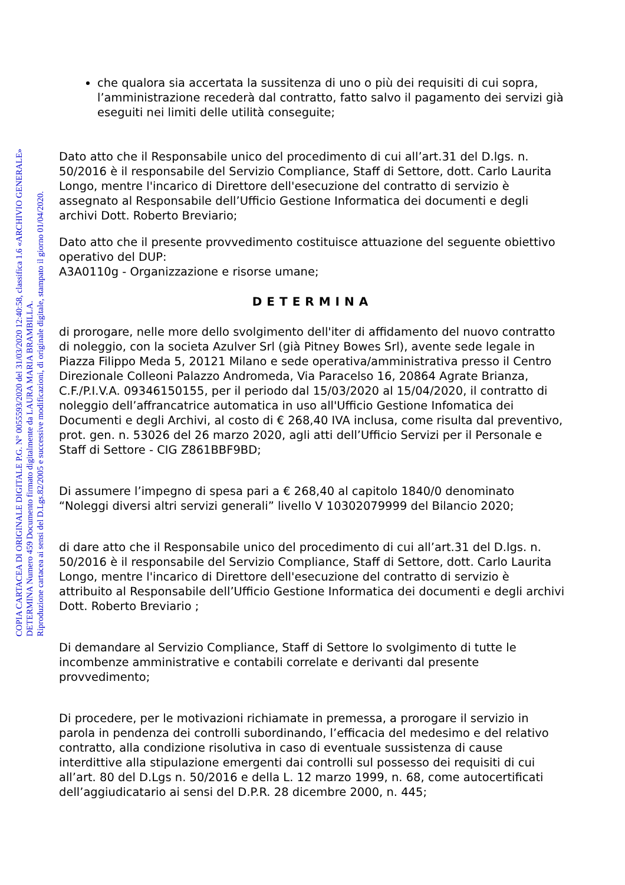COPIA CARTACEA DI ORIGINALE DIGITALE P.G. N° 0055593/2020 del 31/03/2020 12:40:58, classifica 1.6 «ARCHIVIO GENERALE»
DETERMINA Numero 459 Documento firmato digitalmente da LAURA MARIA BRAMBILLA.
Riproduzione cartacea ai sensi del D.Lgs.82/2005 e successive modificazioni, di originale digitale, stampato il giorno 01/04/2020.
che qualora sia accertata la sussitenza di uno o più dei requisiti di cui sopra, l’amministrazione recederà dal contratto, fatto salvo il pagamento dei servizi già eseguiti nei limiti delle utilità conseguite;
Dato atto che il Responsabile unico del procedimento di cui all’art.31 del D.lgs. n. 50/2016 è il responsabile del Servizio Compliance, Staff di Settore, dott. Carlo Laurita Longo, mentre l'incarico di Direttore dell'esecuzione del contratto di servizio è assegnato al Responsabile dell’Ufficio Gestione Informatica dei documenti e degli archivi Dott. Roberto Breviario;
Dato atto che il presente provvedimento costituisce attuazione del seguente obiettivo operativo del DUP:
A3A0110g - Organizzazione e risorse umane;
DETERMINA
di prorogare, nelle more dello svolgimento dell'iter di affidamento del nuovo contratto di noleggio, con la societa Azulver Srl (già Pitney Bowes Srl), avente sede legale in Piazza Filippo Meda 5, 20121 Milano e sede operativa/amministrativa presso il Centro Direzionale Colleoni Palazzo Andromeda, Via Paracelso 16, 20864 Agrate Brianza, C.F./P.I.V.A. 09346150155, per il periodo dal 15/03/2020 al 15/04/2020, il contratto di noleggio dell’affrancatrice automatica in uso all'Ufficio Gestione Infomatica dei Documenti e degli Archivi, al costo di € 268,40 IVA inclusa, come risulta dal preventivo, prot. gen. n. 53026 del 26 marzo 2020, agli atti dell’Ufficio Servizi per il Personale e Staff di Settore - CIG Z861BBF9BD;
Di assumere l’impegno di spesa pari a € 268,40 al capitolo 1840/0 denominato “Noleggi diversi altri servizi generali” livello V 10302079999 del Bilancio 2020;
di dare atto che il Responsabile unico del procedimento di cui all’art.31 del D.lgs. n. 50/2016 è il responsabile del Servizio Compliance, Staff di Settore, dott. Carlo Laurita Longo, mentre l'incarico di Direttore dell'esecuzione del contratto di servizio è attribuito al Responsabile dell’Ufficio Gestione Informatica dei documenti e degli archivi Dott. Roberto Breviario ;
Di demandare al Servizio Compliance, Staff di Settore lo svolgimento di tutte le incombenze amministrative e contabili correlate e derivanti dal presente provvedimento;
Di procedere, per le motivazioni richiamate in premessa, a prorogare il servizio in parola in pendenza dei controlli subordinando, l’efficacia del medesimo e del relativo contratto, alla condizione risolutiva in caso di eventuale sussistenza di cause interdittive alla stipulazione emergenti dai controlli sul possesso dei requisiti di cui all’art. 80 del D.Lgs n. 50/2016 e della L. 12 marzo 1999, n. 68, come autocertificati dell’aggiudicatario ai sensi del D.P.R. 28 dicembre 2000, n. 445;